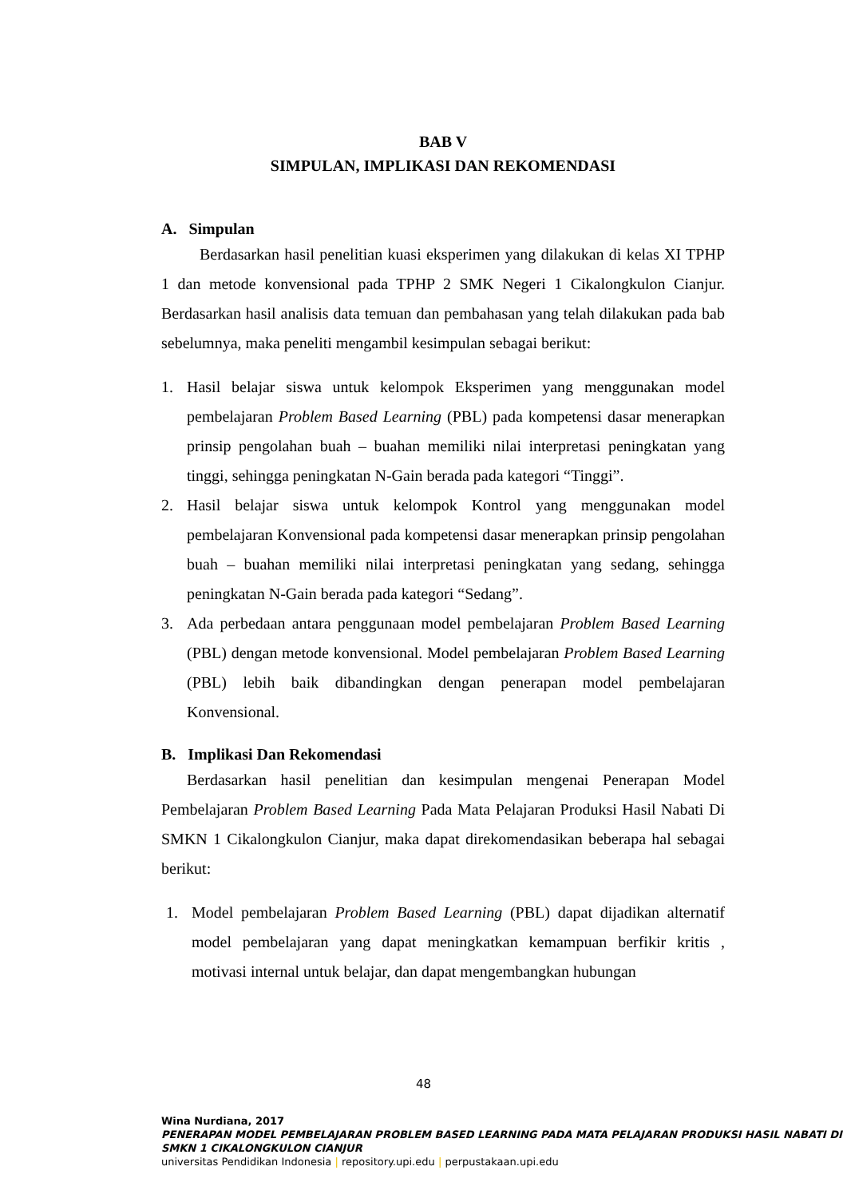BAB V
SIMPULAN, IMPLIKASI DAN REKOMENDASI
A. Simpulan
Berdasarkan hasil penelitian kuasi eksperimen yang dilakukan di kelas XI TPHP 1 dan metode konvensional pada TPHP 2 SMK Negeri 1 Cikalongkulon Cianjur. Berdasarkan hasil analisis data temuan dan pembahasan yang telah dilakukan pada bab sebelumnya, maka peneliti mengambil kesimpulan sebagai berikut:
1. Hasil belajar siswa untuk kelompok Eksperimen yang menggunakan model pembelajaran Problem Based Learning (PBL) pada kompetensi dasar menerapkan prinsip pengolahan buah – buahan memiliki nilai interpretasi peningkatan yang tinggi, sehingga peningkatan N-Gain berada pada kategori “Tinggi”.
2. Hasil belajar siswa untuk kelompok Kontrol yang menggunakan model pembelajaran Konvensional pada kompetensi dasar menerapkan prinsip pengolahan buah – buahan memiliki nilai interpretasi peningkatan yang sedang, sehingga peningkatan N-Gain berada pada kategori “Sedang”.
3. Ada perbedaan antara penggunaan model pembelajaran Problem Based Learning (PBL) dengan metode konvensional. Model pembelajaran Problem Based Learning (PBL) lebih baik dibandingkan dengan penerapan model pembelajaran Konvensional.
B. Implikasi Dan Rekomendasi
Berdasarkan hasil penelitian dan kesimpulan mengenai Penerapan Model Pembelajaran Problem Based Learning Pada Mata Pelajaran Produksi Hasil Nabati Di SMKN 1 Cikalongkulon Cianjur, maka dapat direkomendasikan beberapa hal sebagai berikut:
1. Model pembelajaran Problem Based Learning (PBL) dapat dijadikan alternatif model pembelajaran yang dapat meningkatkan kemampuan berfikir kritis , motivasi internal untuk belajar, dan dapat mengembangkan hubungan
48
Wina Nurdiana, 2017
PENERAPAN MODEL PEMBELAJARAN PROBLEM BASED LEARNING PADA MATA PELAJARAN PRODUKSI HASIL NABATI DI SMKN 1 CIKALONGKULON CIANJUR
universitas Pendidikan Indonesia | repository.upi.edu | perpustakaan.upi.edu